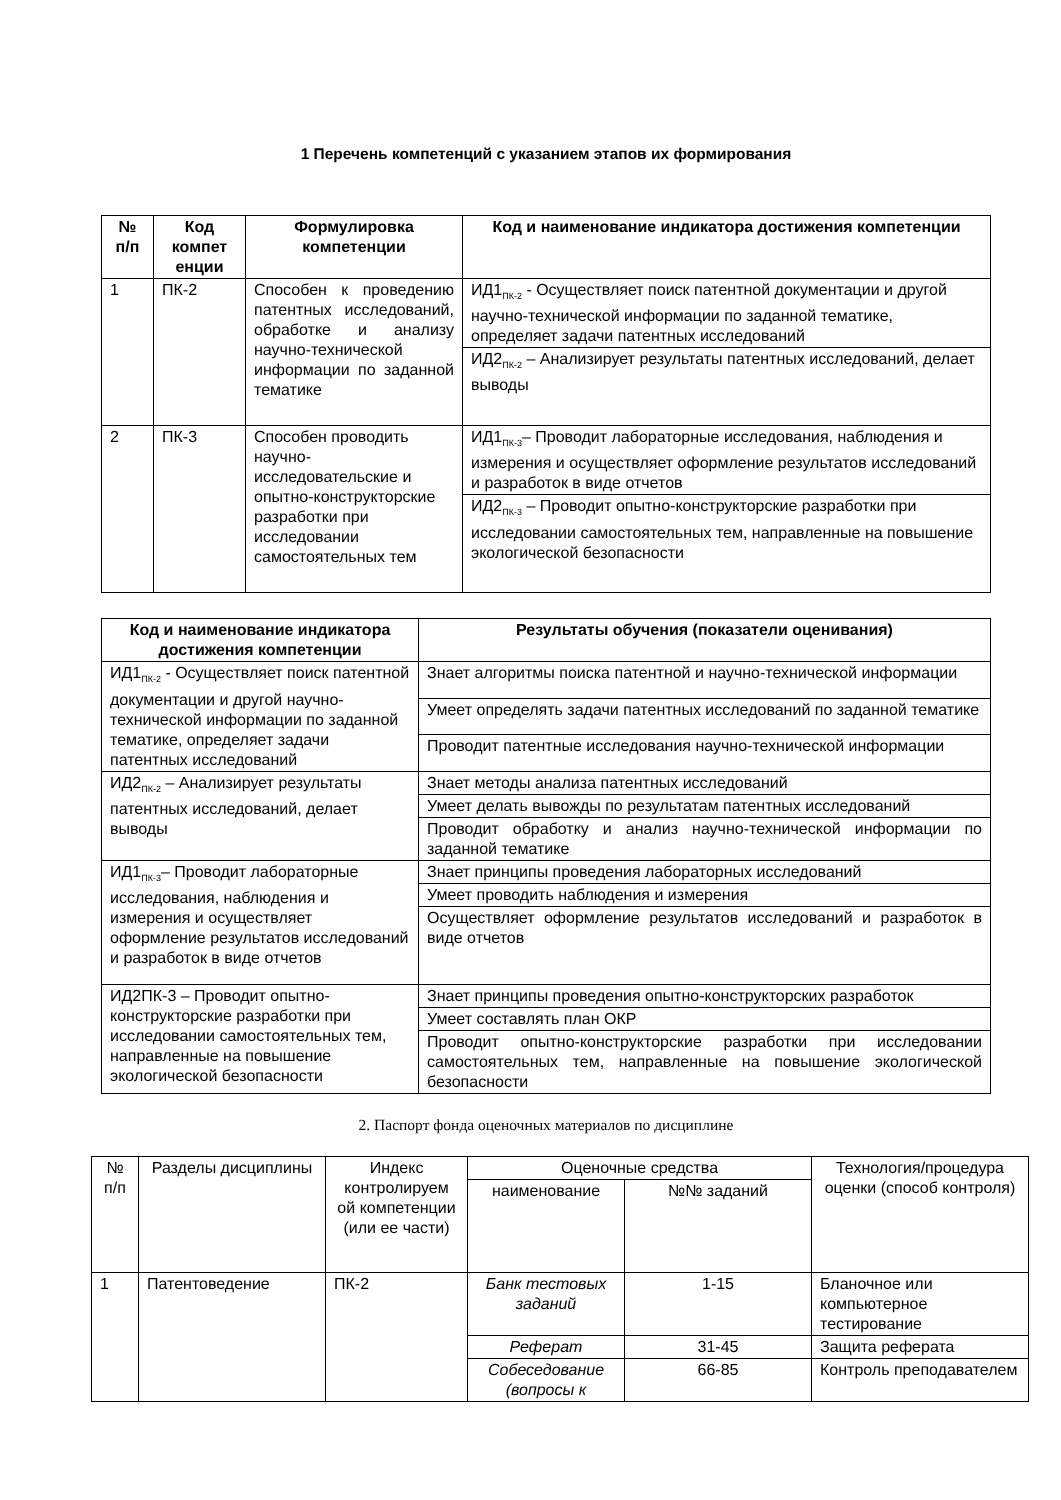1 Перечень компетенций с указанием этапов их формирования
| № п/п | Код компет енции | Формулировка компетенции | Код и наименование индикатора достижения компетенции |
| --- | --- | --- | --- |
| 1 | ПК-2 | Способен к проведению патентных исследований, обработке и анализу научно-технической информации по заданной тематике | ИД1<sub>ПК-2</sub> - Осуществляет поиск патентной документации и другой научно-технической информации по заданной тематике, определяет задачи патентных исследований |
| | | | ИД2<sub>ПК-2</sub> – Анализирует результаты патентных исследований, делает выводы |
| 2 | ПК-3 | Способен проводить научно-исследовательские и опытно-конструкторские разработки при исследовании самостоятельных тем | ИД1<sub>ПК-3</sub>– Проводит лабораторные исследования, наблюдения и измерения и осуществляет оформление результатов исследований и разработок в виде отчетов |
| | | | ИД2<sub>ПК-3</sub> – Проводит опытно-конструкторские разработки при исследовании самостоятельных тем, направленные на повышение экологической безопасности |
| Код и наименование индикатора достижения компетенции | Результаты обучения (показатели оценивания) |
| --- | --- |
| ИД1<sub>ПК-2</sub> - Осуществляет поиск патентной документации и другой научно-технической информации по заданной тематике, определяет задачи патентных исследований | Знает алгоритмы поиска патентной и научно-технической информации |
| | Умеет определять задачи патентных исследований по заданной тематике |
| | Проводит патентные исследования научно-технической информации |
| ИД2<sub>ПК-2</sub> – Анализирует результаты патентных исследований, делает выводы | Знает методы анализа патентных исследований |
| | Умеет делать вывожды по результатам патентных исследований |
| | Проводит обработку и анализ научно-технической информации по заданной тематике |
| ИД1<sub>ПК-3</sub>– Проводит лабораторные исследования, наблюдения и измерения и осуществляет оформление результатов исследований и разработок в виде отчетов | Знает принципы проведения лабораторных исследований |
| | Умеет проводить наблюдения и измерения |
| | Осуществляет оформление результатов исследований и разработок в виде отчетов |
| ИД2ПК-3 – Проводит опытно-конструкторские разработки при исследовании самостоятельных тем, направленные на повышение экологической безопасности | Знает принципы проведения опытно-конструкторских разработок |
| | Умеет составлять план ОКР |
| | Проводит опытно-конструкторские разработки при исследовании самостоятельных тем, направленные на повышение экологической безопасности |
2. Паспорт фонда оценочных материалов по дисциплине
| № п/п | Разделы дисциплины | Индекс контролируем ой компетенции (или ее части) | Оценочные средства | | Технология/процедура оценки (способ контроля) |
| --- | --- | --- | --- | --- | --- |
| | | | наименование | №№ заданий | |
| 1 | Патентоведение | ПК-2 | Банк тестовых заданий | 1-15 | Бланочное или компьютерное тестирование |
| | | | Реферат | 31-45 | Защита реферата |
| | | | Собеседование (вопросы к | 66-85 | Контроль преподавателем |